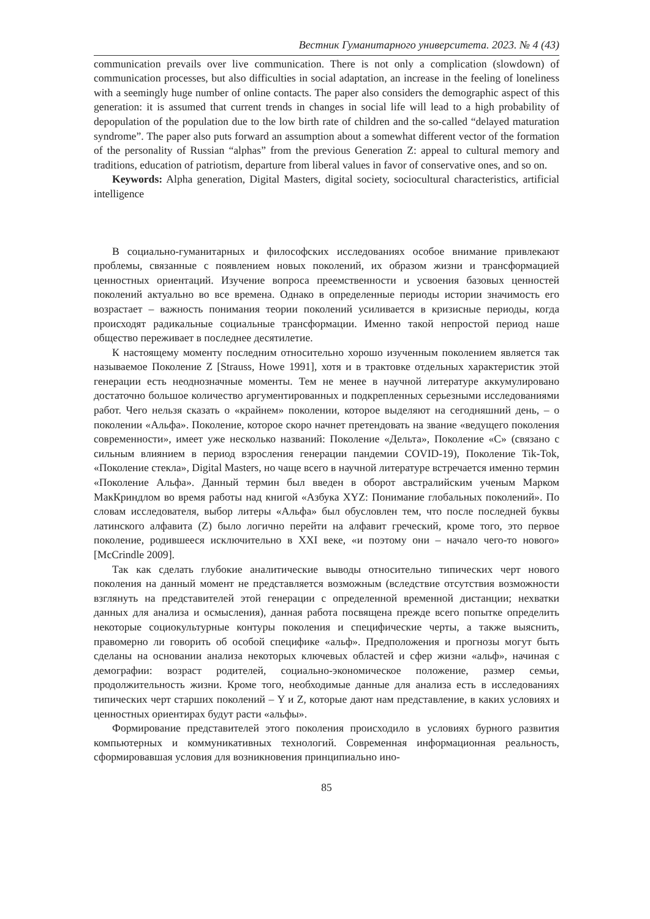Вестник Гуманитарного университета. 2023. № 4 (43)
communication prevails over live communication. There is not only a complication (slowdown) of communication processes, but also difficulties in social adaptation, an increase in the feeling of loneliness with a seemingly huge number of online contacts. The paper also considers the demographic aspect of this generation: it is assumed that current trends in changes in social life will lead to a high probability of depopulation of the population due to the low birth rate of children and the so-called “delayed maturation syndrome”. The paper also puts forward an assumption about a somewhat different vector of the formation of the personality of Russian “alphas” from the previous Generation Z: appeal to cultural memory and traditions, education of patriotism, departure from liberal values in favor of conservative ones, and so on.
Keywords: Alpha generation, Digital Masters, digital society, sociocultural characteristics, artificial intelligence
В социально-гуманитарных и философских исследованиях особое внимание привлекают проблемы, связанные с появлением новых поколений, их образом жизни и трансформацией ценностных ориентаций. Изучение вопроса преемственности и усвоения базовых ценностей поколений актуально во все времена. Однако в определенные периоды истории значимость его возрастает – важность понимания теории поколений усиливается в кризисные периоды, когда происходят радикальные социальные трансформации. Именно такой непростой период наше общество переживает в последнее десятилетие.
К настоящему моменту последним относительно хорошо изученным поколением является так называемое Поколение Z [Strauss, Howe 1991], хотя и в трактовке отдельных характеристик этой генерации есть неоднозначные моменты. Тем не менее в научной литературе аккумулировано достаточно большое количество аргументированных и подкрепленных серьезными исследованиями работ. Чего нельзя сказать о «крайнем» поколении, которое выделяют на сегодняшний день, – о поколении «Альфа». Поколение, которое скоро начнет претендовать на звание «ведущего поколения современности», имеет уже несколько названий: Поколение «Дельта», Поколение «С» (связано с сильным влиянием в период взросления генерации пандемии COVID-19), Поколение Tik-Tok, «Поколение стекла», Digital Masters, но чаще всего в научной литературе встречается именно термин «Поколение Альфа». Данный термин был введен в оборот австралийским ученым Марком МакКриндлом во время работы над книгой «Азбука XYZ: Понимание глобальных поколений». По словам исследователя, выбор литеры «Альфа» был обусловлен тем, что после последней буквы латинского алфавита (Z) было логично перейти на алфавит греческий, кроме того, это первое поколение, родившееся исключительно в XXI веке, «и поэтому они – начало чего-то нового» [McCrindle 2009].
Так как сделать глубокие аналитические выводы относительно типических черт нового поколения на данный момент не представляется возможным (вследствие отсутствия возможности взглянуть на представителей этой генерации с определенной временной дистанции; нехватки данных для анализа и осмысления), данная работа посвящена прежде всего попытке определить некоторые социокультурные контуры поколения и специфические черты, а также выяснить, правомерно ли говорить об особой специфике «альф». Предположения и прогнозы могут быть сделаны на основании анализа некоторых ключевых областей и сфер жизни «альф», начиная с демографии: возраст родителей, социально-экономическое положение, размер семьи, продолжительность жизни. Кроме того, необходимые данные для анализа есть в исследованиях типических черт старших поколений – Y и Z, которые дают нам представление, в каких условиях и ценностных ориентирах будут расти «альфы».
Формирование представителей этого поколения происходило в условиях бурного развития компьютерных и коммуникативных технологий. Современная информационная реальность, сформировавшая условия для возникновения принципиально ино-
85